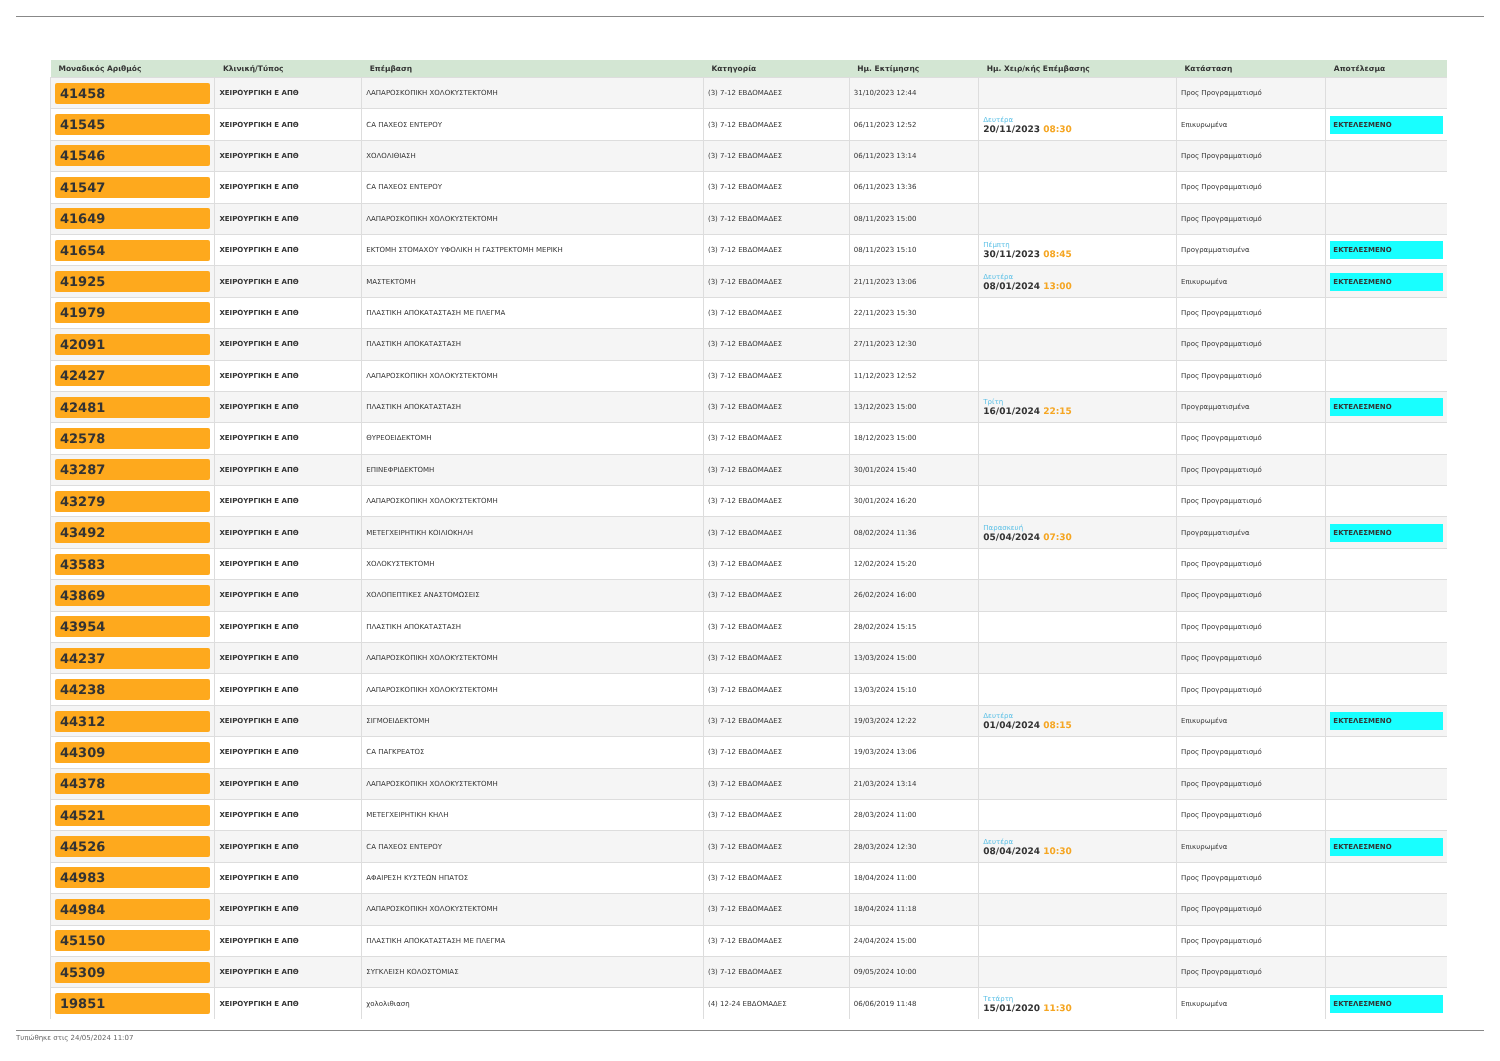| Μοναδικός Αριθμός | Κλινική/Τύπος | Επέμβαση | Κατηγορία | Ημ. Εκτίμησης | Ημ. Χειρ/κής Επέμβασης | Κατάσταση | Αποτέλεσμα |
| --- | --- | --- | --- | --- | --- | --- | --- |
| 41458 | ΧΕΙΡΟΥΡΓΙΚΗ Ε ΑΠΘ | ΛΑΠΑΡΟΣΚΟΠΙΚΗ ΧΟΛΟΚΥΣΤΕΚΤΟΜΗ | (3) 7-12 ΕΒΔΟΜΑΔΕΣ | 31/10/2023 12:44 | | Προς Προγραμματισμό | |
| 41545 | ΧΕΙΡΟΥΡΓΙΚΗ Ε ΑΠΘ | CA ΠΑΧΕΟΣ ΕΝΤΕΡΟΥ | (3) 7-12 ΕΒΔΟΜΑΔΕΣ | 06/11/2023 12:52 | Δευτέρα 20/11/2023 08:30 | Επικυρωμένα | ΕΚΤΕΛΕΣΜΕΝΟ |
| 41546 | ΧΕΙΡΟΥΡΓΙΚΗ Ε ΑΠΘ | ΧΟΛΟΛΙΘΙΑΣΗ | (3) 7-12 ΕΒΔΟΜΑΔΕΣ | 06/11/2023 13:14 | | Προς Προγραμματισμό | |
| 41547 | ΧΕΙΡΟΥΡΓΙΚΗ Ε ΑΠΘ | CA ΠΑΧΕΟΣ ΕΝΤΕΡΟΥ | (3) 7-12 ΕΒΔΟΜΑΔΕΣ | 06/11/2023 13:36 | | Προς Προγραμματισμό | |
| 41649 | ΧΕΙΡΟΥΡΓΙΚΗ Ε ΑΠΘ | ΛΑΠΑΡΟΣΚΟΠΙΚΗ ΧΟΛΟΚΥΣΤΕΚΤΟΜΗ | (3) 7-12 ΕΒΔΟΜΑΔΕΣ | 08/11/2023 15:00 | | Προς Προγραμματισμό | |
| 41654 | ΧΕΙΡΟΥΡΓΙΚΗ Ε ΑΠΘ | ΕΚΤΟΜΗ ΣΤΟΜΑΧΟΥ ΥΦΟΛΙΚΗ Η ΓΑΣΤΡΕΚΤΟΜΗ ΜΕΡΙΚΗ | (3) 7-12 ΕΒΔΟΜΑΔΕΣ | 08/11/2023 15:10 | Πέμπτη 30/11/2023 08:45 | Προγραμματισμένα | ΕΚΤΕΛΕΣΜΕΝΟ |
| 41925 | ΧΕΙΡΟΥΡΓΙΚΗ Ε ΑΠΘ | ΜΑΣΤΕΚΤΟΜΗ | (3) 7-12 ΕΒΔΟΜΑΔΕΣ | 21/11/2023 13:06 | Δευτέρα 08/01/2024 13:00 | Επικυρωμένα | ΕΚΤΕΛΕΣΜΕΝΟ |
| 41979 | ΧΕΙΡΟΥΡΓΙΚΗ Ε ΑΠΘ | ΠΛΑΣΤΙΚΗ ΑΠΟΚΑΤΑΣΤΑΣΗ ΜΕ ΠΛΕΓΜΑ | (3) 7-12 ΕΒΔΟΜΑΔΕΣ | 22/11/2023 15:30 | | Προς Προγραμματισμό | |
| 42091 | ΧΕΙΡΟΥΡΓΙΚΗ Ε ΑΠΘ | ΠΛΑΣΤΙΚΗ ΑΠΟΚΑΤΑΣΤΑΣΗ | (3) 7-12 ΕΒΔΟΜΑΔΕΣ | 27/11/2023 12:30 | | Προς Προγραμματισμό | |
| 42427 | ΧΕΙΡΟΥΡΓΙΚΗ Ε ΑΠΘ | ΛΑΠΑΡΟΣΚΟΠΙΚΗ ΧΟΛΟΚΥΣΤΕΚΤΟΜΗ | (3) 7-12 ΕΒΔΟΜΑΔΕΣ | 11/12/2023 12:52 | | Προς Προγραμματισμό | |
| 42481 | ΧΕΙΡΟΥΡΓΙΚΗ Ε ΑΠΘ | ΠΛΑΣΤΙΚΗ ΑΠΟΚΑΤΑΣΤΑΣΗ | (3) 7-12 ΕΒΔΟΜΑΔΕΣ | 13/12/2023 15:00 | Τρίτη 16/01/2024 22:15 | Προγραμματισμένα | ΕΚΤΕΛΕΣΜΕΝΟ |
| 42578 | ΧΕΙΡΟΥΡΓΙΚΗ Ε ΑΠΘ | ΘΥΡΕΟΕΙΔΕΚΤΟΜΗ | (3) 7-12 ΕΒΔΟΜΑΔΕΣ | 18/12/2023 15:00 | | Προς Προγραμματισμό | |
| 43287 | ΧΕΙΡΟΥΡΓΙΚΗ Ε ΑΠΘ | ΕΠΙΝΕΦΡΙΔΕΚΤΟΜΗ | (3) 7-12 ΕΒΔΟΜΑΔΕΣ | 30/01/2024 15:40 | | Προς Προγραμματισμό | |
| 43279 | ΧΕΙΡΟΥΡΓΙΚΗ Ε ΑΠΘ | ΛΑΠΑΡΟΣΚΟΠΙΚΗ ΧΟΛΟΚΥΣΤΕΚΤΟΜΗ | (3) 7-12 ΕΒΔΟΜΑΔΕΣ | 30/01/2024 16:20 | | Προς Προγραμματισμό | |
| 43492 | ΧΕΙΡΟΥΡΓΙΚΗ Ε ΑΠΘ | ΜΕΤΕΓΧΕΙΡΗΤΙΚΗ ΚΟΙΛΙΟΚΗΛΗ | (3) 7-12 ΕΒΔΟΜΑΔΕΣ | 08/02/2024 11:36 | Παρασκευή 05/04/2024 07:30 | Προγραμματισμένα | ΕΚΤΕΛΕΣΜΕΝΟ |
| 43583 | ΧΕΙΡΟΥΡΓΙΚΗ Ε ΑΠΘ | ΧΟΛΟΚΥΣΤΕΚΤΟΜΗ | (3) 7-12 ΕΒΔΟΜΑΔΕΣ | 12/02/2024 15:20 | | Προς Προγραμματισμό | |
| 43869 | ΧΕΙΡΟΥΡΓΙΚΗ Ε ΑΠΘ | ΧΟΛΟΠΕΠΤΙΚΕΣ ΑΝΑΣΤΟΜΩΣΕΙΣ | (3) 7-12 ΕΒΔΟΜΑΔΕΣ | 26/02/2024 16:00 | | Προς Προγραμματισμό | |
| 43954 | ΧΕΙΡΟΥΡΓΙΚΗ Ε ΑΠΘ | ΠΛΑΣΤΙΚΗ ΑΠΟΚΑΤΑΣΤΑΣΗ | (3) 7-12 ΕΒΔΟΜΑΔΕΣ | 28/02/2024 15:15 | | Προς Προγραμματισμό | |
| 44237 | ΧΕΙΡΟΥΡΓΙΚΗ Ε ΑΠΘ | ΛΑΠΑΡΟΣΚΟΠΙΚΗ ΧΟΛΟΚΥΣΤΕΚΤΟΜΗ | (3) 7-12 ΕΒΔΟΜΑΔΕΣ | 13/03/2024 15:00 | | Προς Προγραμματισμό | |
| 44238 | ΧΕΙΡΟΥΡΓΙΚΗ Ε ΑΠΘ | ΛΑΠΑΡΟΣΚΟΠΙΚΗ ΧΟΛΟΚΥΣΤΕΚΤΟΜΗ | (3) 7-12 ΕΒΔΟΜΑΔΕΣ | 13/03/2024 15:10 | | Προς Προγραμματισμό | |
| 44312 | ΧΕΙΡΟΥΡΓΙΚΗ Ε ΑΠΘ | ΣΙΓΜΟΕΙΔΕΚΤΟΜΗ | (3) 7-12 ΕΒΔΟΜΑΔΕΣ | 19/03/2024 12:22 | Δευτέρα 01/04/2024 08:15 | Επικυρωμένα | ΕΚΤΕΛΕΣΜΕΝΟ |
| 44309 | ΧΕΙΡΟΥΡΓΙΚΗ Ε ΑΠΘ | CA ΠΑΓΚΡΕΑΤΟΣ | (3) 7-12 ΕΒΔΟΜΑΔΕΣ | 19/03/2024 13:06 | | Προς Προγραμματισμό | |
| 44378 | ΧΕΙΡΟΥΡΓΙΚΗ Ε ΑΠΘ | ΛΑΠΑΡΟΣΚΟΠΙΚΗ ΧΟΛΟΚΥΣΤΕΚΤΟΜΗ | (3) 7-12 ΕΒΔΟΜΑΔΕΣ | 21/03/2024 13:14 | | Προς Προγραμματισμό | |
| 44521 | ΧΕΙΡΟΥΡΓΙΚΗ Ε ΑΠΘ | ΜΕΤΕΓΧΕΙΡΗΤΙΚΗ ΚΗΛΗ | (3) 7-12 ΕΒΔΟΜΑΔΕΣ | 28/03/2024 11:00 | | Προς Προγραμματισμό | |
| 44526 | ΧΕΙΡΟΥΡΓΙΚΗ Ε ΑΠΘ | CA ΠΑΧΕΟΣ ΕΝΤΕΡΟΥ | (3) 7-12 ΕΒΔΟΜΑΔΕΣ | 28/03/2024 12:30 | Δευτέρα 08/04/2024 10:30 | Επικυρωμένα | ΕΚΤΕΛΕΣΜΕΝΟ |
| 44983 | ΧΕΙΡΟΥΡΓΙΚΗ Ε ΑΠΘ | ΑΦΑΙΡΕΣΗ ΚΥΣΤΕΩΝ ΗΠΑΤΟΣ | (3) 7-12 ΕΒΔΟΜΑΔΕΣ | 18/04/2024 11:00 | | Προς Προγραμματισμό | |
| 44984 | ΧΕΙΡΟΥΡΓΙΚΗ Ε ΑΠΘ | ΛΑΠΑΡΟΣΚΟΠΙΚΗ ΧΟΛΟΚΥΣΤΕΚΤΟΜΗ | (3) 7-12 ΕΒΔΟΜΑΔΕΣ | 18/04/2024 11:18 | | Προς Προγραμματισμό | |
| 45150 | ΧΕΙΡΟΥΡΓΙΚΗ Ε ΑΠΘ | ΠΛΑΣΤΙΚΗ ΑΠΟΚΑΤΑΣΤΑΣΗ ΜΕ ΠΛΕΓΜΑ | (3) 7-12 ΕΒΔΟΜΑΔΕΣ | 24/04/2024 15:00 | | Προς Προγραμματισμό | |
| 45309 | ΧΕΙΡΟΥΡΓΙΚΗ Ε ΑΠΘ | ΣΥΓΚΛΕΙΣΗ ΚΟΛΟΣΤΟΜΙΑΣ | (3) 7-12 ΕΒΔΟΜΑΔΕΣ | 09/05/2024 10:00 | | Προς Προγραμματισμό | |
| 19851 | ΧΕΙΡΟΥΡΓΙΚΗ Ε ΑΠΘ | χολολιθιαση | (4) 12-24 ΕΒΔΟΜΑΔΕΣ | 06/06/2019 11:48 | Τετάρτη 15/01/2020 11:30 | Επικυρωμένα | ΕΚΤΕΛΕΣΜΕΝΟ |
Τυπώθηκε στις 24/05/2024 11:07